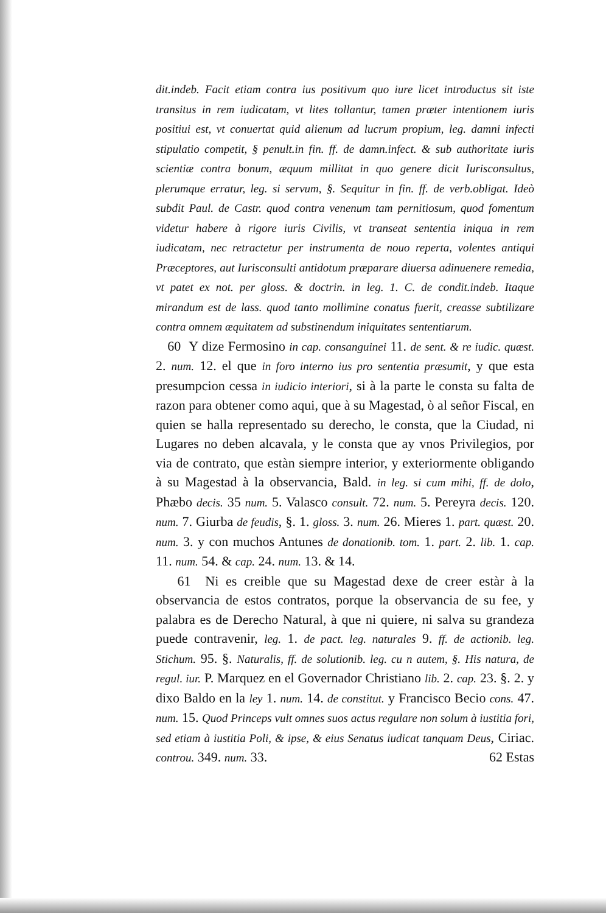dit.indeb. Facit etiam contra ius positivum quo iure licet introductus sit iste transitus in rem iudicatam, vt lites tollantur, tamen præter intentionem iuris positiui est, vt conuertat quid alienum ad lucrum propium, leg. damni infecti stipulatio competit, § penult.in fin. ff. de damn.infect. & sub authoritate iuris scientiæ contra bonum, æquum millitat in quo genere dicit Iurisconsultus, plerumque erratur, leg. si servum, §. Sequitur in fin. ff. de verb.obligat. Ideò subdit Paul. de Castr. quod contra venenum tam pernitiosum, quod fomentum videtur habere à rigore iuris Civilis, vt transeat sententia iniqua in rem iudicatam, nec retractetur per instrumenta de nouo reperta, volentes antiqui Præceptores, aut Iurisconsulti antidotum præparare diuersa adinuenere remedia, vt patet ex not. per gloss. & doctrin. in leg. 1. C. de condit.indeb. Itaque mirandum est de lass. quod tanto mollimine conatus fuerit, creasse subtilizare contra omnem æquitatem ad substinendum iniquitates sententiarum.
60 Y dize Fermosino in cap. consanguinei 11. de sent. & re iudic. quæst. 2. num. 12. el que in foro interno ius pro sententia præsumit, y que esta presumpcion cessa in iudicio interiori, si à la parte le consta su falta de razon para obtener como aqui, que à su Magestad, ò al señor Fiscal, en quien se halla representado su derecho, le consta, que la Ciudad, ni Lugares no deben alcavala, y le consta que ay vnos Privilegios, por via de contrato, que estàn siempre interior, y exteriormente obligando à su Magestad à la observancia, Bald. in leg. si cum mihi, ff. de dolo, Phæbo decis. 35 num. 5. Valasco consult. 72. num. 5. Pereyra decis. 120. num. 7. Giurba de feudis, §. 1. gloss. 3. num. 26. Mieres 1. part. quæst. 20. num. 3. y con muchos Antunes de donationib. tom. 1. part. 2. lib. 1. cap. 11. num. 54. & cap. 24. num. 13. & 14.
61 Ni es creible que su Magestad dexe de creer estàr à la observancia de estos contratos, porque la observancia de su fee, y palabra es de Derecho Natural, à que ni quiere, ni salva su grandeza puede contravenir, leg. 1. de pact. leg. naturales 9. ff. de actionib. leg. Stichum. 95. §. Naturalis, ff. de solutionib. leg. cu n autem, §. His natura, de regul. iur. P. Marquez en el Governador Christiano lib. 2. cap. 23. §. 2. y dixo Baldo en la ley 1. num. 14. de constitut. y Francisco Becio cons. 47. num. 15. Quod Princeps vult omnes suos actus regulare non solum à iustitia fori, sed etiam à iustitia Poli, & ipse, & eius Senatus iudicat tanquam Deus, Ciriac. controu. 349. num. 33. 62 Estas